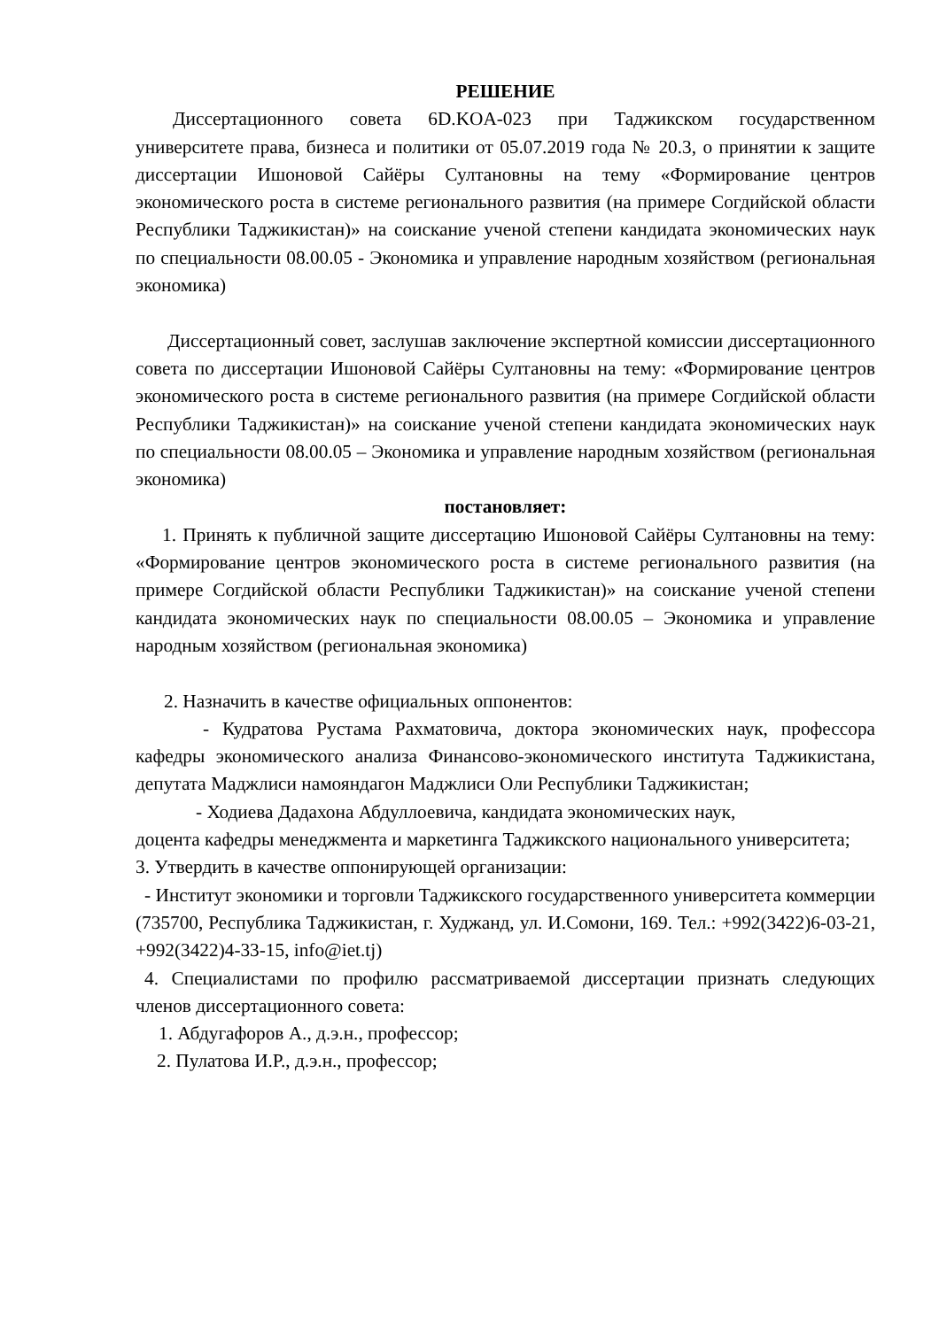РЕШЕНИЕ
Диссертационного совета 6D.KOA-023 при Таджикском государственном университете права, бизнеса и политики от 05.07.2019 года № 20.3, о принятии к защите диссертации Ишоновой Сайёры Султановны на тему «Формирование центров экономического роста в системе регионального развития (на примере Согдийской области Республики Таджикистан)» на соискание ученой степени кандидата экономических наук по специальности 08.00.05 - Экономика и управление народным хозяйством (региональная экономика)
Диссертационный совет, заслушав заключение экспертной комиссии диссертационного совета по диссертации Ишоновой Сайёры Султановны на тему: «Формирование центров экономического роста в системе регионального развития (на примере Согдийской области Республики Таджикистан)» на соискание ученой степени кандидата экономических наук по специальности 08.00.05 – Экономика и управление народным хозяйством (региональная экономика)
постановляет:
1. Принять к публичной защите диссертацию Ишоновой Сайёры Султановны на тему: «Формирование центров экономического роста в системе регионального развития (на примере Согдийской области Республики Таджикистан)» на соискание ученой степени кандидата экономических наук по специальности 08.00.05 – Экономика и управление народным хозяйством (региональная экономика)
2. Назначить в качестве официальных оппонентов:
- Кудратова Рустама Рахматовича, доктора экономических наук, профессора кафедры экономического анализа Финансово-экономического института Таджикистана, депутата Маджлиси намояндагон Маджлиси Оли Республики Таджикистан;
- Ходиева Дадахона Абдуллоевича, кандидата экономических наук,
доцента кафедры менеджмента и маркетинга Таджикского национального университета;
3. Утвердить в качестве оппонирующей организации:
- Институт экономики и торговли Таджикского государственного университета коммерции (735700, Республика Таджикистан, г. Худжанд, ул. И.Сомони, 169. Тел.: +992(3422)6-03-21, +992(3422)4-33-15, info@iet.tj)
4. Специалистами по профилю рассматриваемой диссертации признать следующих членов диссертационного совета:
1. Абдугафоров А., д.э.н., профессор;
2. Пулатова И.Р., д.э.н., профессор;